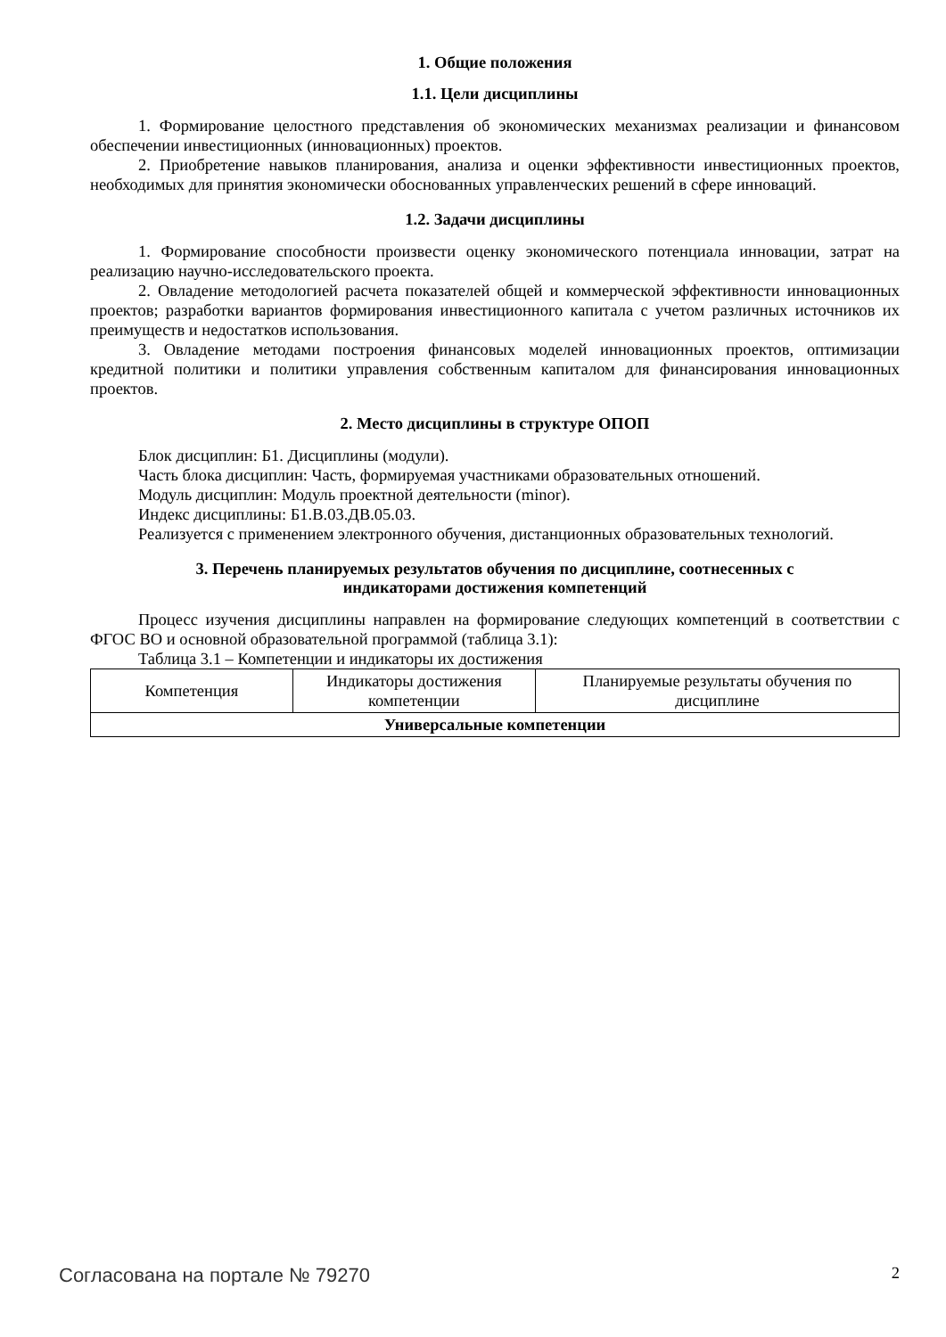1. Общие положения
1.1. Цели дисциплины
1. Формирование целостного представления об экономических механизмах реализации и финансовом обеспечении инвестиционных (инновационных) проектов.
2. Приобретение навыков планирования, анализа и оценки эффективности инвестиционных проектов, необходимых для принятия экономически обоснованных управленческих решений в сфере инноваций.
1.2. Задачи дисциплины
1. Формирование способности произвести оценку экономического потенциала инновации, затрат на реализацию научно-исследовательского проекта.
2. Овладение методологией расчета показателей общей и коммерческой эффективности инновационных проектов; разработки вариантов формирования инвестиционного капитала с учетом различных источников их преимуществ и недостатков использования.
3. Овладение методами построения финансовых моделей инновационных проектов, оптимизации кредитной политики и политики управления собственным капиталом для финансирования инновационных проектов.
2. Место дисциплины в структуре ОПОП
Блок дисциплин: Б1. Дисциплины (модули).
Часть блока дисциплин: Часть, формируемая участниками образовательных отношений.
Модуль дисциплин: Модуль проектной деятельности (minor).
Индекс дисциплины: Б1.В.03.ДВ.05.03.
Реализуется с применением электронного обучения, дистанционных образовательных технологий.
3. Перечень планируемых результатов обучения по дисциплине, соотнесенных с
индикаторами достижения компетенций
Процесс изучения дисциплины направлен на формирование следующих компетенций в соответствии с ФГОС ВО и основной образовательной программой (таблица 3.1):
Таблица 3.1 – Компетенции и индикаторы их достижения
| Компетенция | Индикаторы достижения компетенции | Планируемые результаты обучения по дисциплине |
| --- | --- | --- |
| Универсальные компетенции | | |
Согласована на портале № 79270 2